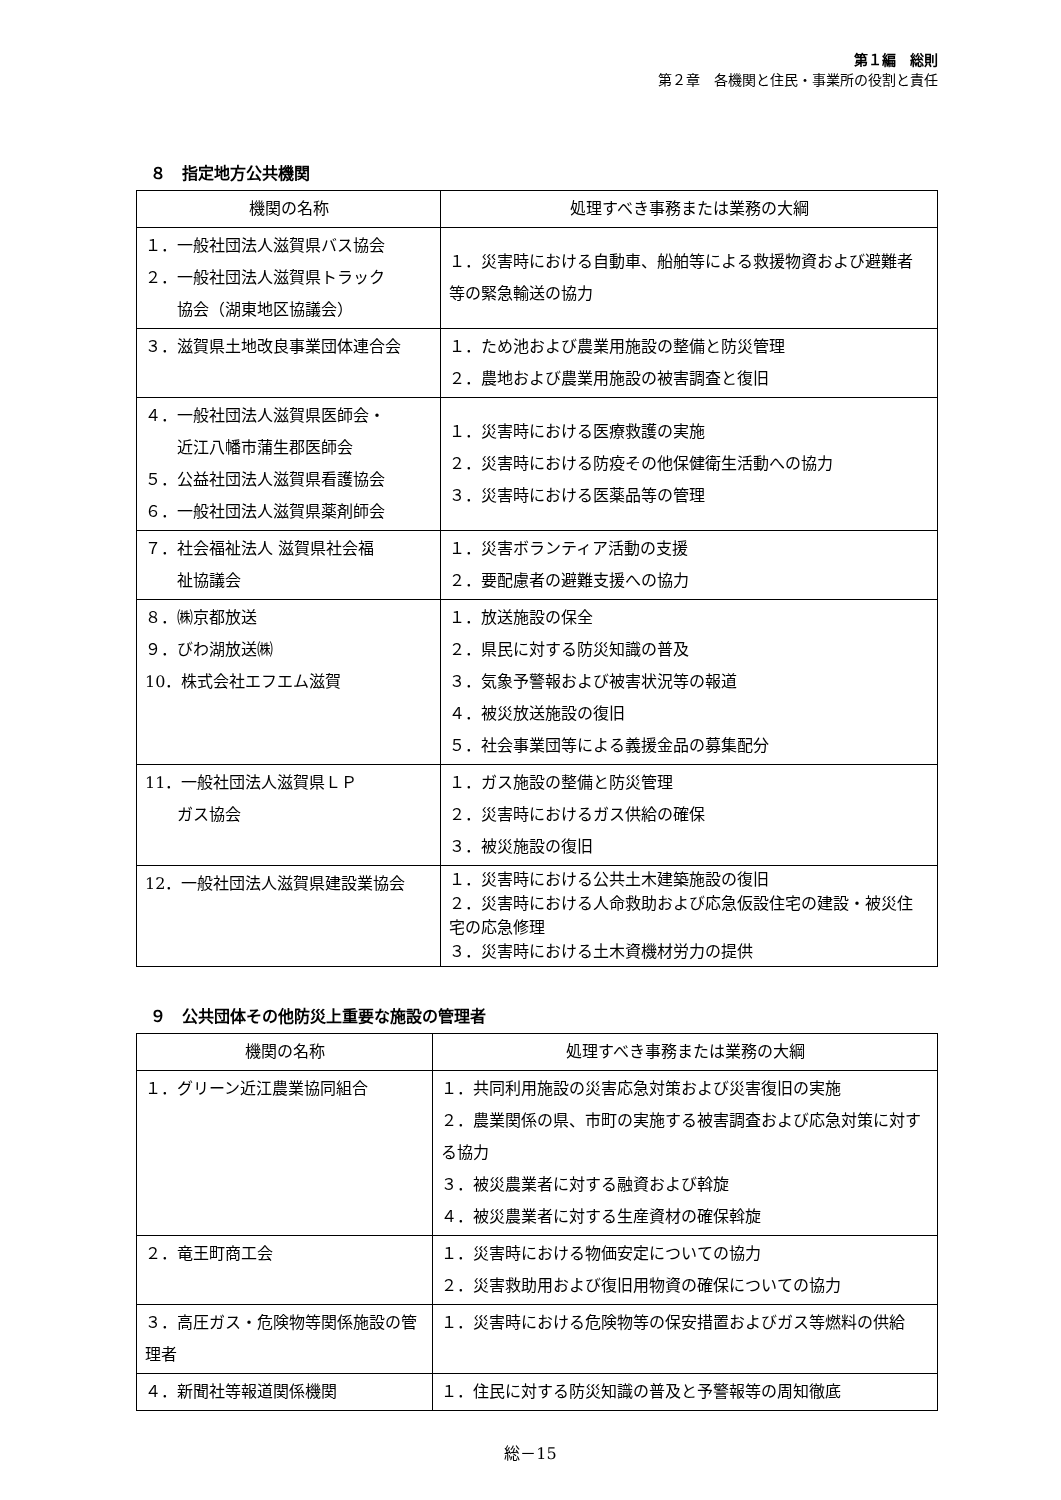第１編　総則
第２章　各機関と住民・事業所の役割と責任
８　指定地方公共機関
| 機関の名称 | 処理すべき事務または業務の大綱 |
| --- | --- |
| １．一般社団法人滋賀県バス協会 ２．一般社団法人滋賀県トラック 協会（湖東地区協議会） | １．災害時における自動車、船舶等による救援物資および避難者等の緊急輸送の協力 |
| ３．滋賀県土地改良事業団体連合会 | １．ため池および農業用施設の整備と防災管理 ２．農地および農業用施設の被害調査と復旧 |
| ４．一般社団法人滋賀県医師会・ 近江八幡市蒲生郡医師会 ５．公益社団法人滋賀県看護協会 ６．一般社団法人滋賀県薬剤師会 | １．災害時における医療救護の実施 ２．災害時における防疫その他保健衛生活動への協力 ３．災害時における医薬品等の管理 |
| ７．社会福祉法人 滋賀県社会福 祉協議会 | １．災害ボランティア活動の支援 ２．要配慮者の避難支援への協力 |
| ８．㈱京都放送 ９．びわ湖放送㈱ 10．株式会社エフエム滋賀 | １．放送施設の保全 ２．県民に対する防災知識の普及 ３．気象予警報および被害状況等の報道 ４．被災放送施設の復旧 ５．社会事業団等による義援金品の募集配分 |
| 11．一般社団法人滋賀県ＬＰ ガス協会 | １．ガス施設の整備と防災管理 ２．災害時におけるガス供給の確保 ３．被災施設の復旧 |
| 12．一般社団法人滋賀県建設業協会 | １．災害時における公共土木建築施設の復旧 ２．災害時における人命救助および応急仮設住宅の建設・被災住宅の応急修理 ３．災害時における土木資機材労力の提供 |
９　公共団体その他防災上重要な施設の管理者
| 機関の名称 | 処理すべき事務または業務の大綱 |
| --- | --- |
| １．グリーン近江農業協同組合 | １．共同利用施設の災害応急対策および災害復旧の実施 ２．農業関係の県、市町の実施する被害調査および応急対策に対する協力 ３．被災農業者に対する融資および斡旋 ４．被災農業者に対する生産資材の確保斡旋 |
| ２．竜王町商工会 | １．災害時における物価安定についての協力 ２．災害救助用および復旧用物資の確保についての協力 |
| ３．高圧ガス・危険物等関係施設の管理者 | １．災害時における危険物等の保安措置およびガス等燃料の供給 |
| ４．新聞社等報道関係機関 | １．住民に対する防災知識の普及と予警報等の周知徹底 |
総－15